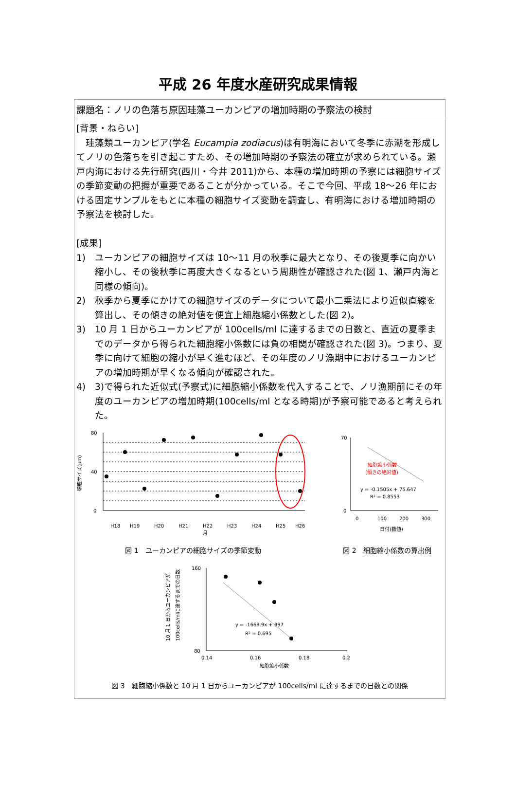平成 26 年度水産研究成果情報
課題名：ノリの色落ち原因珪藻ユーカンピアの増加時期の予察法の検討
[背景・ねらい]
　珪藻類ユーカンピア(学名 Eucampia zodiacus)は有明海において冬季に赤潮を形成してノリの色落ちを引き起こすため、その増加時期の予察法の確立が求められている。瀬戸内海における先行研究(西川・今井 2011)から、本種の増加時期の予察には細胞サイズの季節変動の把握が重要であることが分かっている。そこで今回、平成 18～26 年における固定サンプルをもとに本種の細胞サイズ変動を調査し、有明海における増加時期の予察法を検討した。
[成果]
1) ユーカンピアの細胞サイズは 10～11 月の秋季に最大となり、その後夏季に向かい縮小し、その後秋季に再度大きくなるという周期性が確認された(図 1、瀬戸内海と同様の傾向)。
2) 秋季から夏季にかけての細胞サイズのデータについて最小二乗法により近似直線を算出し、その傾きの絶対値を便宜上細胞縮小係数とした(図 2)。
3) 10 月 1 日からユーカンピアが 100cells/ml に達するまでの日数と、直近の夏季までのデータから得られた細胞縮小係数には負の相関が確認された(図 3)。つまり、夏季に向けて細胞の縮小が早く進むほど、その年度のノリ漁期中におけるユーカンピアの増加時期が早くなる傾向が確認された。
4) 3)で得られた近似式(予察式)に細胞縮小係数を代入することで、ノリ漁期前にその年度のユーカンピアの増加時期(100cells/ml となる時期)が予察可能であると考えられた。
細胞サイズ(μm)
80
40
0
H18
H19
H20
H21
H22
H23
H24
H25
H26
月
図 1　ユーカンピアの細胞サイズの季節変動
70
0
0
100
200
300
細胞縮小係数
(傾きの絶対値)
y = -0.1505x + 75.647
R² = 0.8553
日付(数値)
図 2　細胞縮小係数の算出例
10 月 1 日からユーカンピアが
100cells/mlに達するまでの日数
160
80
0.14
0.16
0.18
0.2
y = -1669.9x + 397
R² = 0.695
細胞縮小係数
図 3　細胞縮小係数と 10 月 1 日からユーカンピアが 100cells/ml に達するまでの日数との関係